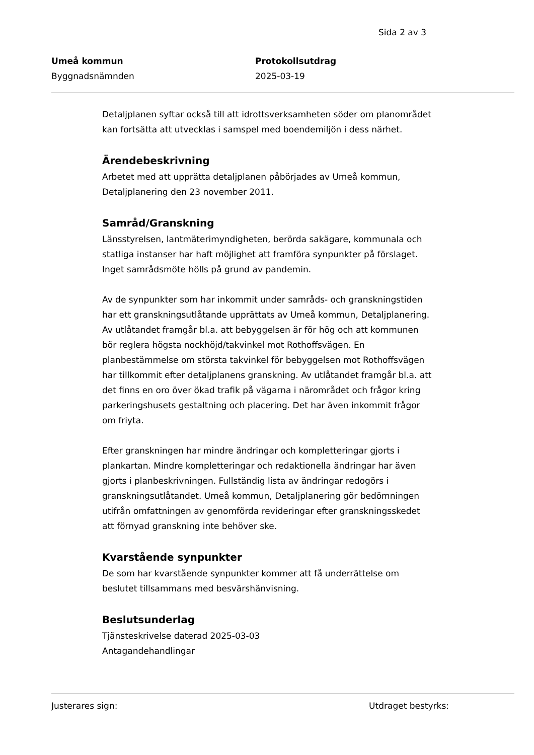Sida 2 av 3
Umeå kommun
Byggnadsnämnden
Protokollsutdrag
2025-03-19
Detaljplanen syftar också till att idrottsverksamheten söder om planområdet kan fortsätta att utvecklas i samspel med boendemiljön i dess närhet.
Ärendebeskrivning
Arbetet med att upprätta detaljplanen påbörjades av Umeå kommun, Detaljplanering den 23 november 2011.
Samråd/Granskning
Länsstyrelsen, lantmäterimyndigheten, berörda sakägare, kommunala och statliga instanser har haft möjlighet att framföra synpunkter på förslaget.
Inget samrådsmöte hölls på grund av pandemin.
Av de synpunkter som har inkommit under samråds- och granskningstiden har ett granskningsutlåtande upprättats av Umeå kommun, Detaljplanering. Av utlåtandet framgår bl.a. att bebyggelsen är för hög och att kommunen bör reglera högsta nockhöjd/takvinkel mot Rothoffsvägen. En planbestämmelse om största takvinkel för bebyggelsen mot Rothoffsvägen har tillkommit efter detaljplanens granskning. Av utlåtandet framgår bl.a. att det finns en oro över ökad trafik på vägarna i närområdet och frågor kring parkeringshusets gestaltning och placering. Det har även inkommit frågor om friyta.
Efter granskningen har mindre ändringar och kompletteringar gjorts i plankartan. Mindre kompletteringar och redaktionella ändringar har även gjorts i planbeskrivningen. Fullständig lista av ändringar redogörs i granskningsutlåtandet. Umeå kommun, Detaljplanering gör bedömningen utifrån omfattningen av genomförda revideringar efter granskningsskedet att förnyad granskning inte behöver ske.
Kvarstående synpunkter
De som har kvarstående synpunkter kommer att få underrättelse om beslutet tillsammans med besvärshänvisning.
Beslutsunderlag
Tjänsteskrivelse daterad 2025-03-03
Antagandehandlingar
Justerares sign: Utdraget bestyrks: